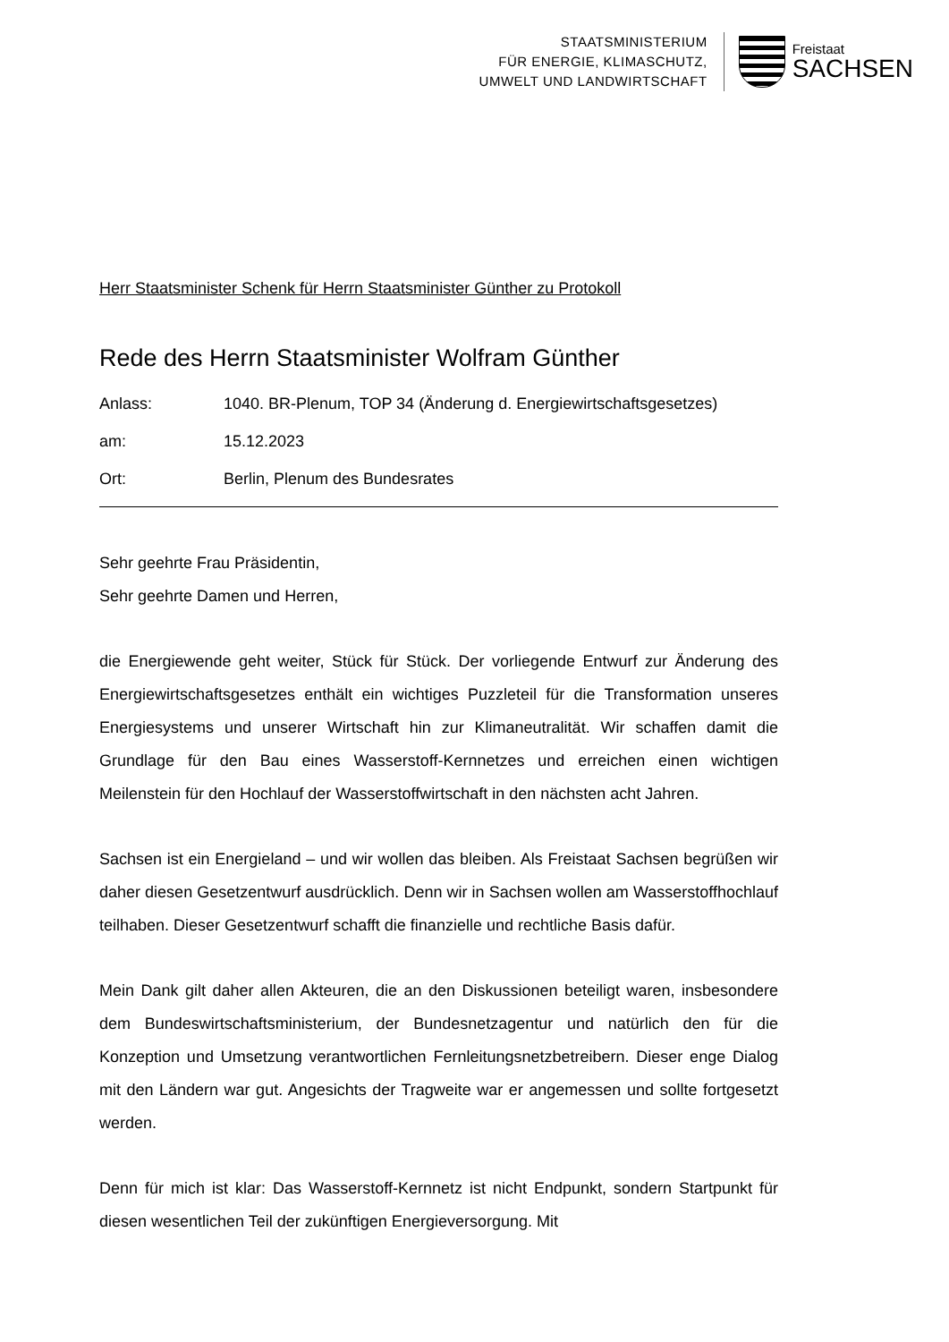STAATSMINISTERIUM
FÜR ENERGIE, KLIMASCHUTZ,
UMWELT UND LANDWIRTSCHAFT
Freistaat
SACHSEN
Herr Staatsminister Schenk für Herrn Staatsminister Günther zu Protokoll
Rede des Herrn Staatsminister Wolfram Günther
Anlass: 1040. BR-Plenum, TOP 34 (Änderung d. Energiewirtschaftsgesetzes)
am: 15.12.2023
Ort: Berlin, Plenum des Bundesrates
Sehr geehrte Frau Präsidentin,
Sehr geehrte Damen und Herren,
die Energiewende geht weiter, Stück für Stück. Der vorliegende Entwurf zur Änderung des Energiewirtschaftsgesetzes enthält ein wichtiges Puzzleteil für die Transformation unseres Energiesystems und unserer Wirtschaft hin zur Klimaneutralität. Wir schaffen damit die Grundlage für den Bau eines Wasserstoff-Kernnetzes und erreichen einen wichtigen Meilenstein für den Hochlauf der Wasserstoffwirtschaft in den nächsten acht Jahren.
Sachsen ist ein Energieland – und wir wollen das bleiben. Als Freistaat Sachsen begrüßen wir daher diesen Gesetzentwurf ausdrücklich. Denn wir in Sachsen wollen am Wasserstoffhochlauf teilhaben. Dieser Gesetzentwurf schafft die finanzielle und rechtliche Basis dafür.
Mein Dank gilt daher allen Akteuren, die an den Diskussionen beteiligt waren, insbesondere dem Bundeswirtschaftsministerium, der Bundesnetzagentur und natürlich den für die Konzeption und Umsetzung verantwortlichen Fernleitungsnetzbetreibern. Dieser enge Dialog mit den Ländern war gut. Angesichts der Tragweite war er angemessen und sollte fortgesetzt werden.
Denn für mich ist klar: Das Wasserstoff-Kernnetz ist nicht Endpunkt, sondern Startpunkt für diesen wesentlichen Teil der zukünftigen Energieversorgung. Mit